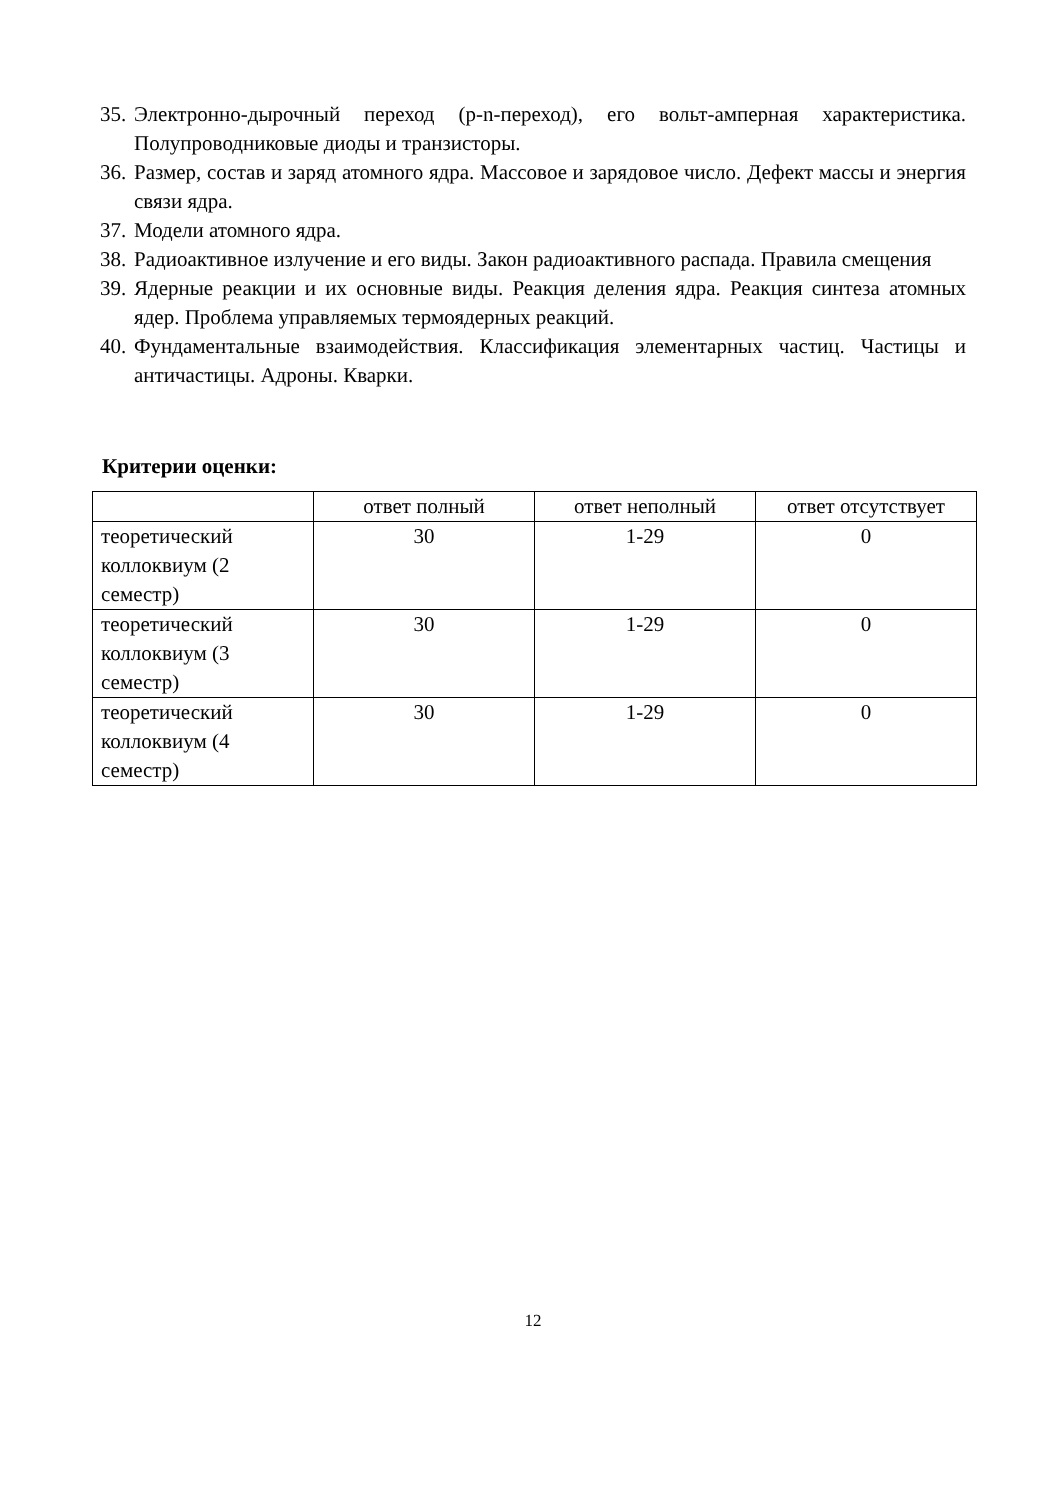35. Электронно-дырочный переход (p-n-переход), его вольт-амперная характеристика. Полупроводниковые диоды и транзисторы.
36. Размер, состав и заряд атомного ядра. Массовое и зарядовое число. Дефект массы и энергия связи ядра.
37. Модели атомного ядра.
38. Радиоактивное излучение и его виды. Закон радиоактивного распада. Правила смещения
39. Ядерные реакции и их основные виды. Реакция деления ядра. Реакция синтеза атомных ядер. Проблема управляемых термоядерных реакций.
40. Фундаментальные взаимодействия. Классификация элементарных частиц. Частицы и античастицы. Адроны. Кварки.
Критерии оценки:
| | ответ полный | ответ неполный | ответ отсутствует |
| теоретический коллоквиум (2 семестр) | 30 | 1-29 | 0 |
| теоретический коллоквиум (3 семестр) | 30 | 1-29 | 0 |
| теоретический коллоквиум (4 семестр) | 30 | 1-29 | 0 |
12